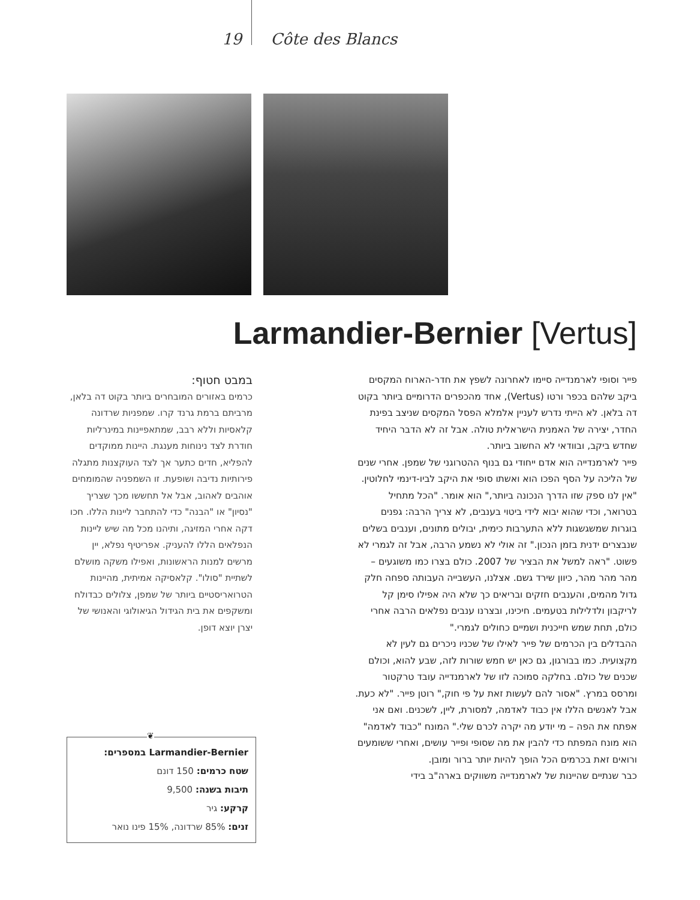19 Côte des Blancs
Larmandier-Bernier [Vertus]
פייר וסופי לארמנדייה סיימו לאחרונה לשפץ את חדר-הארוח המקסים ביקב שלהם בכפר ורטו (Vertus), אחד מהכפרים הדרומיים ביותר בקוט דה בלאן. לא הייתי נדרש לעניין אלמלא הפסל המקסים שניצב בפינת החדר, יצירה של האמנית הישראלית טולה. אבל זה לא הדבר היחיד שחדש ביקב, ובוודאי לא החשוב ביותר.
פייר לארמנדייה הוא אדם ייחודי גם בנוף ההטרוגני של שמפן. אחרי שנים של הליכה על הסף הפכו הוא ואשתו סופי את היקב לביו-דינמי לחלוטין. "אין לנו ספק שזו הדרך הנכונה ביותר," הוא אומר. "הכל מתחיל בטרואר, וכדי שהוא יבוא לידי ביטוי בענבים, לא צריך הרבה: גפנים בוגרות שמשגשגות ללא התערבות כימית, יבולים מתונים, וענבים בשלים שנבצרים ידנית בזמן הנכון." זה אולי לא נשמע הרבה, אבל זה לגמרי לא פשוט. "ראה למשל את הבציר של 2007. כולם בצרו כמו משוגעים – מהר מהר מהר, כיוון שירד גשם. אצלנו, העשבייה העבותה ספחה חלק גדול מהמים, והענבים חזקים ובריאים כך שלא היה אפילו סימן קל לריקבון ולדלילות בטעמים. חיכינו, ובצרנו ענבים נפלאים הרבה אחרי כולם, תחת שמש חייכנית ושמיים כחולים לגמרי."
ההבדלים בין הכרמים של פייר לאילו של שכניו ניכרים גם לעין לא מקצועית. כמו בבורגון, גם כאן יש חמש שורות לזה, שבע להוא, וכולם שכנים של כולם. בחלקה סמוכה לזו של לארמנדייה עובד טרקטור ומרסס במרץ. "אסור להם לעשות זאת על פי חוק," רוטן פייר. "לא כעת. אבל לאנשים הללו אין כבוד לאדמה, למסורת, ליין, לשכנים. ואם אני אפתח את הפה – מי יודע מה יקרה לכרם שלי." המונח "כבוד לאדמה" הוא מונח המפתח כדי להבין את מה שסופי ופייר עושים, ואחרי ששומעים ורואים זאת בכרמים הכל הופך להיות יותר ברור ומובן.
כבר שנתיים שהיינות של לארמנדייה משווקים בארה"ב בידי
במבט חטוף:
כרמים באזורים המובחרים ביותר בקוט דה בלאן, מרביתם ברמת גרנד קרו. שמפניות שרדונה קלאסיות וללא רבב, שמתאפיינות במינרליות חודרת לצד נינוחות מענגת. היינות ממוקדים להפליא, חדים כתער אך לצד העוקצנות מתגלה פירותיות נדיבה ושופעת. זו השמפניה שהמומחים אוהבים לאהוב, אבל אל תחששו מכך שצריך "נסיון" או "הבנה" כדי להתחבר ליינות הללו. חכו דקה אחרי המזיגה, ותיהנו מכל מה שיש ליינות הנפלאים הללו להעניק. אפריטיף נפלא, יין מרשים למנות הראשונות, ואפילו משקה מושלם לשתיית "סולו". קלאסיקה אמיתית, מהיינות הטרואריסטיים ביותר של שמפן, צלולים כבדולח ומשקפים את בית הגידול הגיאולוגי והאנושי של יצרן יוצא דופן.
Larmandier-Bernier במספרים:
שטח כרמים: 150 דונם
תיבות בשנה: 9,500
קרקע: גיר
זנים: 85% שרדונה, 15% פינו נואר
❦